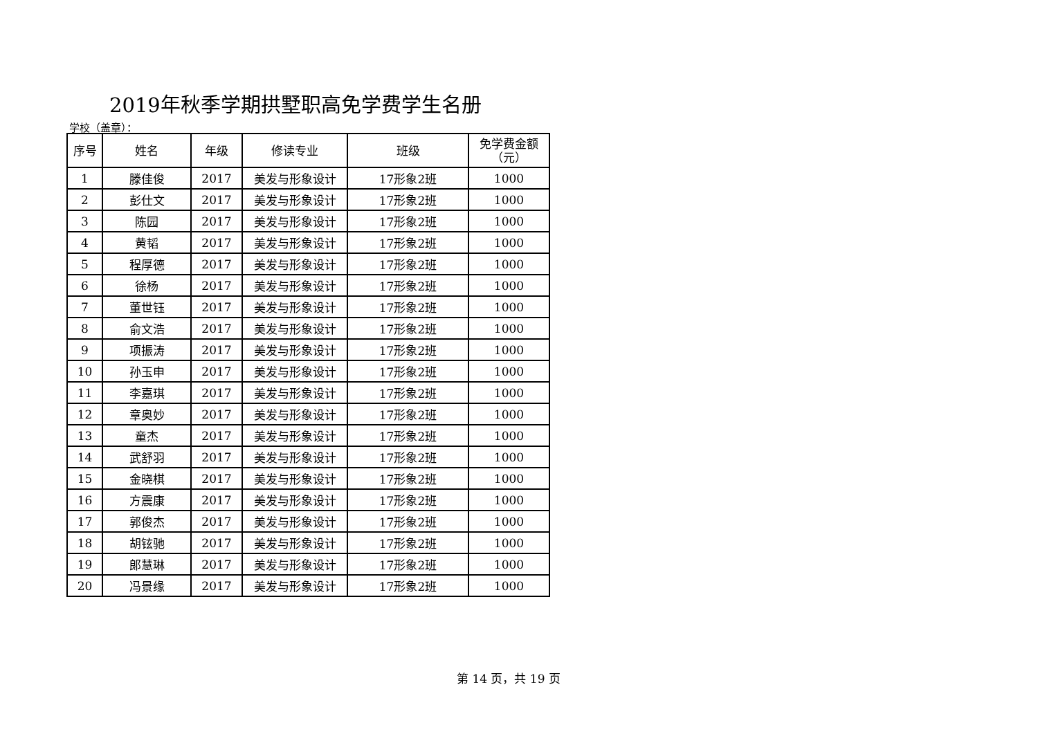2019年秋季学期拱墅职高免学费学生名册
学校（盖章）：
| 序号 | 姓名 | 年级 | 修读专业 | 班级 | 免学费金额 （元） |
| --- | --- | --- | --- | --- | --- |
| 1 | 滕佳俊 | 2017 | 美发与形象设计 | 17形象2班 | 1000 |
| 2 | 彭仕文 | 2017 | 美发与形象设计 | 17形象2班 | 1000 |
| 3 | 陈园 | 2017 | 美发与形象设计 | 17形象2班 | 1000 |
| 4 | 黄韬 | 2017 | 美发与形象设计 | 17形象2班 | 1000 |
| 5 | 程厚德 | 2017 | 美发与形象设计 | 17形象2班 | 1000 |
| 6 | 徐杨 | 2017 | 美发与形象设计 | 17形象2班 | 1000 |
| 7 | 董世钰 | 2017 | 美发与形象设计 | 17形象2班 | 1000 |
| 8 | 俞文浩 | 2017 | 美发与形象设计 | 17形象2班 | 1000 |
| 9 | 项振涛 | 2017 | 美发与形象设计 | 17形象2班 | 1000 |
| 10 | 孙玉申 | 2017 | 美发与形象设计 | 17形象2班 | 1000 |
| 11 | 李嘉琪 | 2017 | 美发与形象设计 | 17形象2班 | 1000 |
| 12 | 章奥妙 | 2017 | 美发与形象设计 | 17形象2班 | 1000 |
| 13 | 童杰 | 2017 | 美发与形象设计 | 17形象2班 | 1000 |
| 14 | 武舒羽 | 2017 | 美发与形象设计 | 17形象2班 | 1000 |
| 15 | 金晓棋 | 2017 | 美发与形象设计 | 17形象2班 | 1000 |
| 16 | 方震康 | 2017 | 美发与形象设计 | 17形象2班 | 1000 |
| 17 | 郭俊杰 | 2017 | 美发与形象设计 | 17形象2班 | 1000 |
| 18 | 胡铉驰 | 2017 | 美发与形象设计 | 17形象2班 | 1000 |
| 19 | 郎慧琳 | 2017 | 美发与形象设计 | 17形象2班 | 1000 |
| 20 | 冯景缘 | 2017 | 美发与形象设计 | 17形象2班 | 1000 |
第 14 页，共 19 页